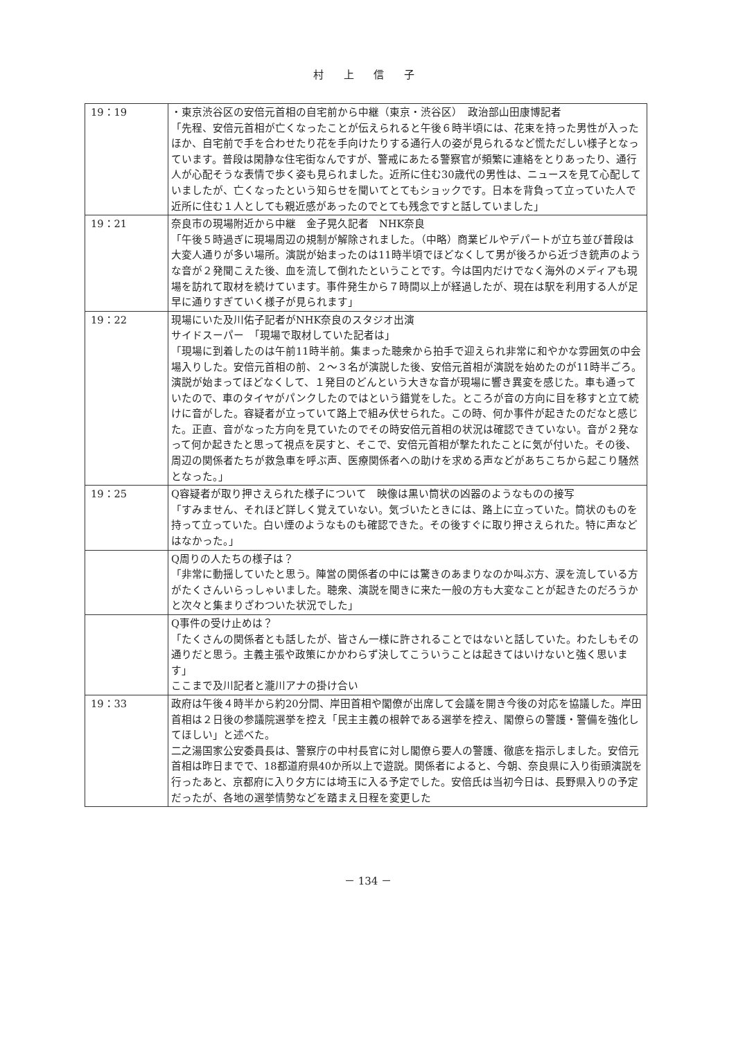村 上 信 子
| 19：19 | ・東京渋谷区の安倍元首相の自宅前から中継（東京・渋谷区） 政治部山田康博記者 「先程、安倍元首相が亡くなったことが伝えられると午後６時半頃には、花束を持った男性が入ったほか、自宅前で手を合わせたり花を手向けたりする通行人の姿が見られるなど慌ただしい様子となっています。普段は閑静な住宅街なんですが、警戒にあたる警察官が頻繁に連絡をとりあったり、通行人が心配そうな表情で歩く姿も見られました。近所に住む30歳代の男性は、ニュースを見て心配していましたが、亡くなったという知らせを聞いてとてもショックです。日本を背負って立っていた人で近所に住む１人としても親近感があったのでとても残念ですと話していました」 |
| 19：21 | 奈良市の現場附近から中継 金子晃久記者 NHK奈良 「午後５時過ぎに現場周辺の規制が解除されました。（中略）商業ビルやデパートが立ち並び普段は大変人通りが多い場所。演説が始まったのは11時半頃でほどなくして男が後ろから近づき銃声のような音が２発聞こえた後、血を流して倒れたということです。今は国内だけでなく海外のメディアも現場を訪れて取材を続けています。事件発生から７時間以上が経過したが、現在は駅を利用する人が足早に通りすぎていく様子が見られます」 |
| 19：22 | 現場にいた及川佑子記者がNHK奈良のスタジオ出演 サイドスーパー 「現場で取材していた記者は」 「現場に到着したのは午前11時半前。集まった聴衆から拍手で迎えられ非常に和やかな雰囲気の中会場入りした。安倍元首相の前、２～３名が演説した後、安倍元首相が演説を始めたのが11時半ごろ。演説が始まってほどなくして、１発目のどんという大きな音が現場に響き異変を感じた。車も通っていたので、車のタイヤがパンクしたのではという錯覚をした。ところが音の方向に目を移すと立て続けに音がした。容疑者が立っていて路上で組み伏せられた。この時、何か事件が起きたのだなと感じた。正直、音がなった方向を見ていたのでその時安倍元首相の状況は確認できていない。音が２発なって何か起きたと思って視点を戻すと、そこで、安倍元首相が撃たれたことに気が付いた。その後、周辺の関係者たちが救急車を呼ぶ声、医療関係者への助けを求める声などがあちこちから起こり騒然となった。」 |
| 19：25 | Q容疑者が取り押さえられた様子について 映像は黒い筒状の凶器のようなものの接写 「すみません、それほど詳しく覚えていない。気づいたときには、路上に立っていた。筒状のものを持って立っていた。白い煙のようなものも確認できた。その後すぐに取り押さえられた。特に声などはなかった。」 |
| | Q周りの人たちの様子は？ 「非常に動揺していたと思う。陣営の関係者の中には驚きのあまりなのか叫ぶ方、涙を流している方がたくさんいらっしゃいました。聴衆、演説を聞きに来た一般の方も大変なことが起きたのだろうかと次々と集まりざわついた状況でした」 |
| | Q事件の受け止めは？ 「たくさんの関係者とも話したが、皆さん一様に許されることではないと話していた。わたしもその通りだと思う。主義主張や政策にかかわらず決してこういうことは起きてはいけないと強く思います」 ここまで及川記者と瀧川アナの掛け合い |
| 19：33 | 政府は午後４時半から約20分間、岸田首相や閣僚が出席して会議を開き今後の対応を協議した。岸田首相は２日後の参議院選挙を控え「民主主義の根幹である選挙を控え、閣僚らの警護・警備を強化してほしい」と述べた。 二之湯国家公安委員長は、警察庁の中村長官に対し閣僚ら要人の警護、徹底を指示しました。安倍元首相は昨日までで、18都道府県40か所以上で遊説。関係者によると、今朝、奈良県に入り街頭演説を行ったあと、京都府に入り夕方には埼玉に入る予定でした。安倍氏は当初今日は、長野県入りの予定だったが、各地の選挙情勢などを踏まえ日程を変更した |
－ 134 －